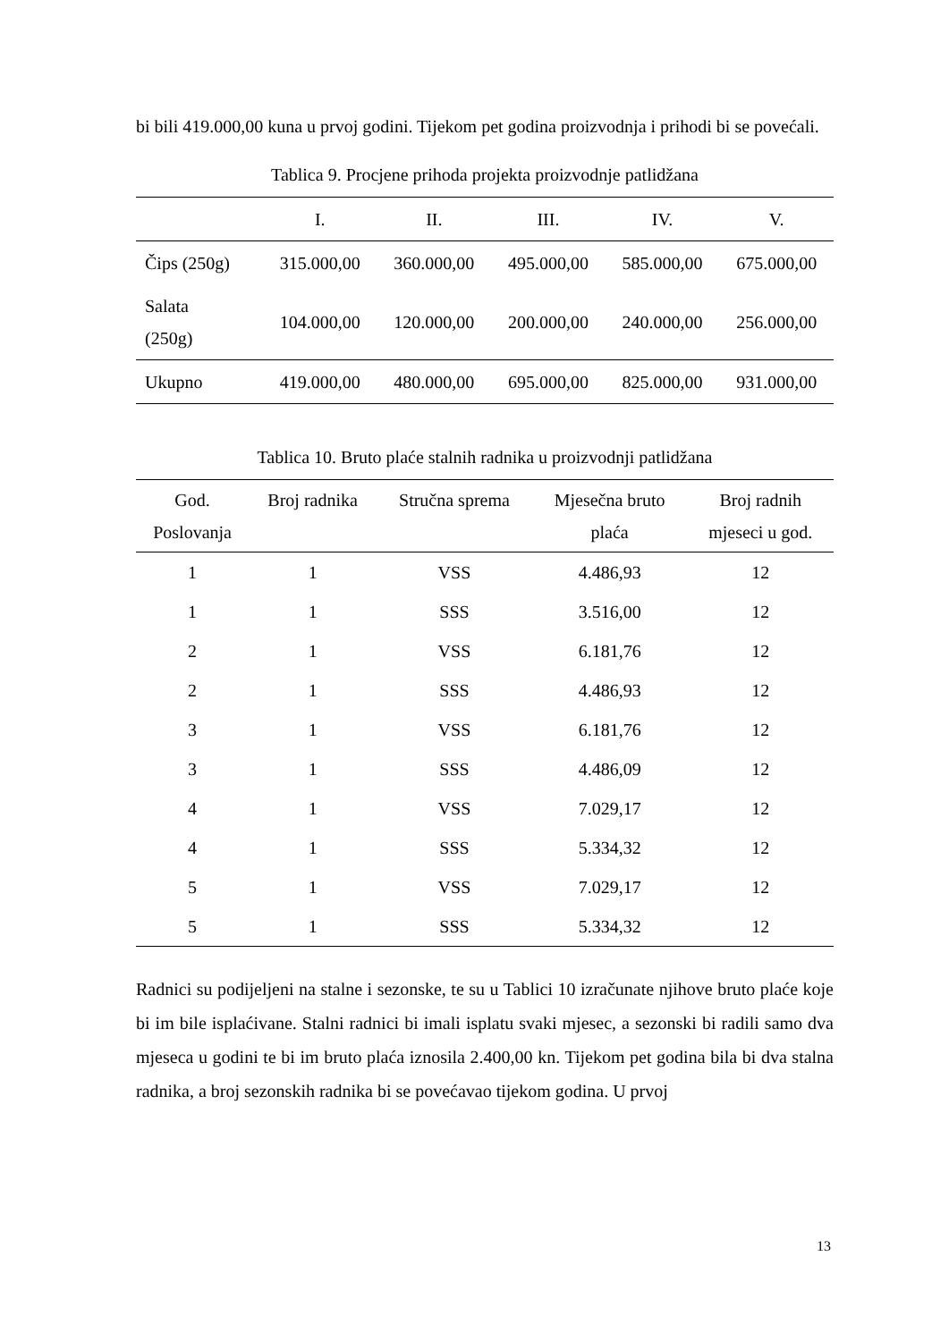bi bili 419.000,00 kuna u prvoj godini. Tijekom pet godina proizvodnja i prihodi bi se povećali.
Tablica 9. Procjene prihoda projekta proizvodnje patlidžana
| | I. | II. | III. | IV. | V. |
| --- | --- | --- | --- | --- | --- |
| Čips (250g) | 315.000,00 | 360.000,00 | 495.000,00 | 585.000,00 | 675.000,00 |
| Salata (250g) | 104.000,00 | 120.000,00 | 200.000,00 | 240.000,00 | 256.000,00 |
| Ukupno | 419.000,00 | 480.000,00 | 695.000,00 | 825.000,00 | 931.000,00 |
Tablica 10. Bruto plaće stalnih radnika u proizvodnji patlidžana
| God. Poslovanja | Broj radnika | Stručna sprema | Mjesečna bruto plaća | Broj radnih mjeseci u god. |
| --- | --- | --- | --- | --- |
| 1 | 1 | VSS | 4.486,93 | 12 |
| 1 | 1 | SSS | 3.516,00 | 12 |
| 2 | 1 | VSS | 6.181,76 | 12 |
| 2 | 1 | SSS | 4.486,93 | 12 |
| 3 | 1 | VSS | 6.181,76 | 12 |
| 3 | 1 | SSS | 4.486,09 | 12 |
| 4 | 1 | VSS | 7.029,17 | 12 |
| 4 | 1 | SSS | 5.334,32 | 12 |
| 5 | 1 | VSS | 7.029,17 | 12 |
| 5 | 1 | SSS | 5.334,32 | 12 |
Radnici su podijeljeni na stalne i sezonske, te su u Tablici 10 izračunate njihove bruto plaće koje bi im bile isplaćivane. Stalni radnici bi imali isplatu svaki mjesec, a sezonski bi radili samo dva mjeseca u godini te bi im bruto plaća iznosila 2.400,00 kn. Tijekom pet godina bila bi dva stalna radnika, a broj sezonskih radnika bi se povećavao tijekom godina. U prvoj
13